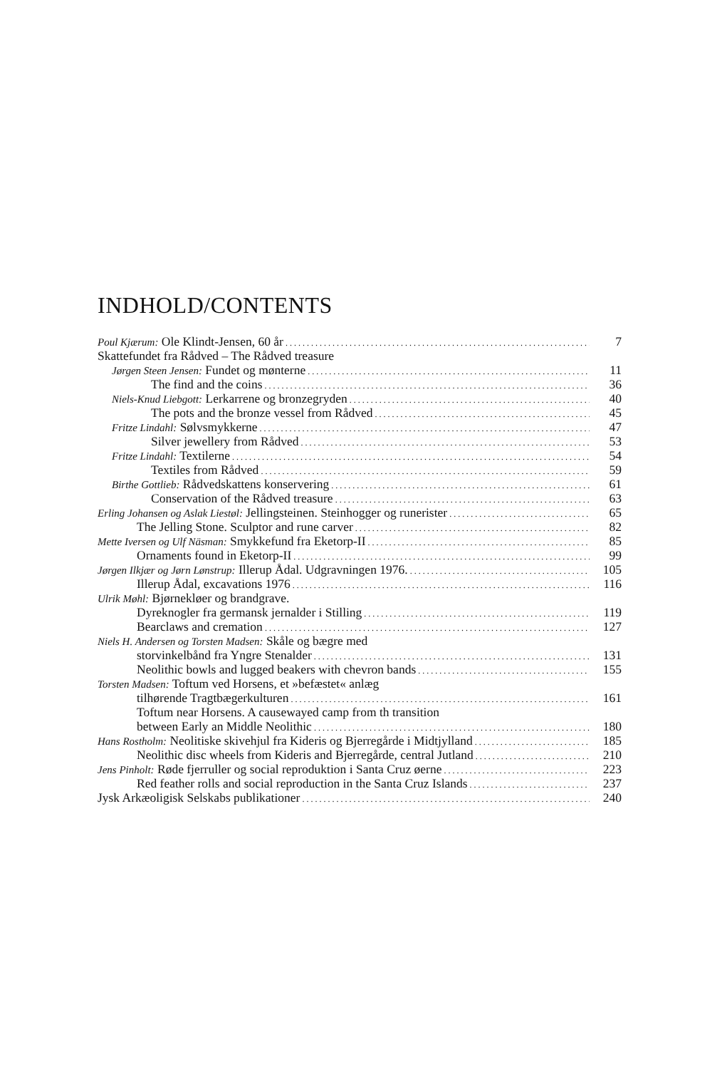INDHOLD/CONTENTS
Poul Kjærum: Ole Klindt-Jensen, 60 år 7
Skattefundet fra Rådved – The Rådved treasure
Jørgen Steen Jensen: Fundet og mønterne 11
The find and the coins 36
Niels-Knud Liebgott: Lerkarrene og bronzegryden 40
The pots and the bronze vessel from Rådved 45
Fritze Lindahl: Sølvsmykkerne 47
Silver jewellery from Rådved 53
Fritze Lindahl: Textilerne 54
Textiles from Rådved 59
Birthe Gottlieb: Rådvedskattens konservering 61
Conservation of the Rådved treasure 63
Erling Johansen og Aslak Liestøl: Jellingsteinen. Steinhogger og runerister 65
The Jelling Stone. Sculptor and rune carver 82
Mette Iversen og Ulf Näsman: Smykkefund fra Eketorp-II 85
Ornaments found in Eketorp-II 99
Jørgen Ilkjær og Jørn Lønstrup: Illerup Ådal. Udgravningen 1976. 105
Illerup Ådal, excavations 1976 116
Ulrik Møhl: Bjørnekløer og brandgrave.
Dyreknogler fra germansk jernalder i Stilling 119
Bearclaws and cremation 127
Niels H. Andersen og Torsten Madsen: Skåle og bægre med
storvinkelbånd fra Yngre Stenalder 131
Neolithic bowls and lugged beakers with chevron bands 155
Torsten Madsen: Toftum ved Horsens, et »befæstet« anlæg
tilhørende Tragtbægerkulturen 161
Toftum near Horsens. A causewayed camp from th transition
between Early an Middle Neolithic 180
Hans Rostholm: Neolitiske skivehjul fra Kideris og Bjerregårde i Midtjylland 185
Neolithic disc wheels from Kideris and Bjerregårde, central Jutland 210
Jens Pinholt: Røde fjerruller og social reproduktion i Santa Cruz øerne 223
Red feather rolls and social reproduction in the Santa Cruz Islands 237
Jysk Arkæoligisk Selskabs publikationer 240